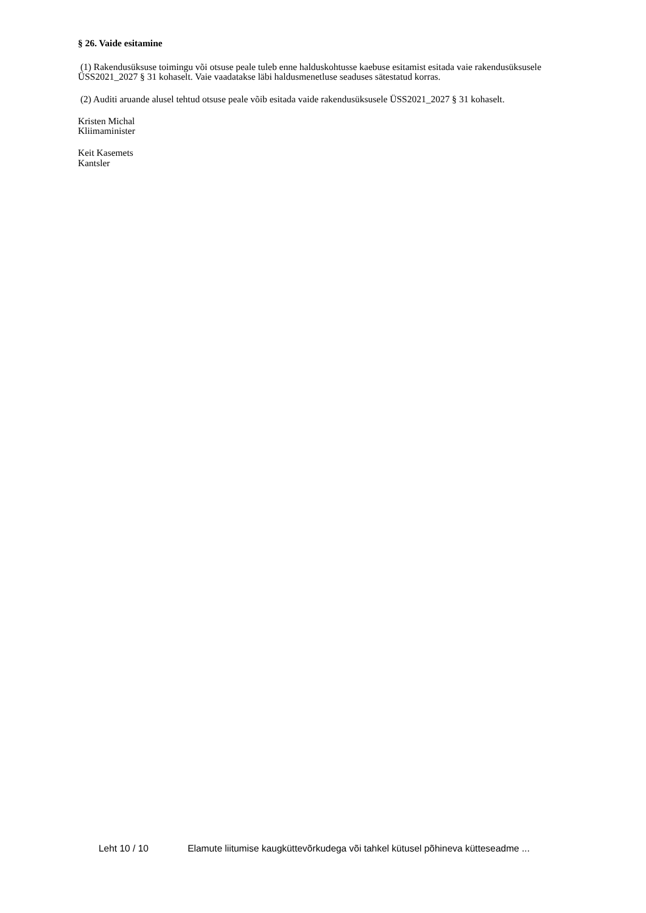§ 26. Vaide esitamine
(1) Rakendusüksuse toimingu või otsuse peale tuleb enne halduskohtusse kaebuse esitamist esitada vaie rakendusüksusele ÜSS2021_2027 § 31 kohaselt. Vaie vaadatakse läbi haldusmenetluse seaduses sätestatud korras.
(2) Auditi aruande alusel tehtud otsuse peale võib esitada vaide rakendusüksusele ÜSS2021_2027 § 31 kohaselt.
Kristen Michal
Kliimaminister
Keit Kasemets
Kantsler
Leht 10 / 10 Elamute liitumise kaugküttevõrkudega või tahkel kütusel põhineva kütteseadme ...